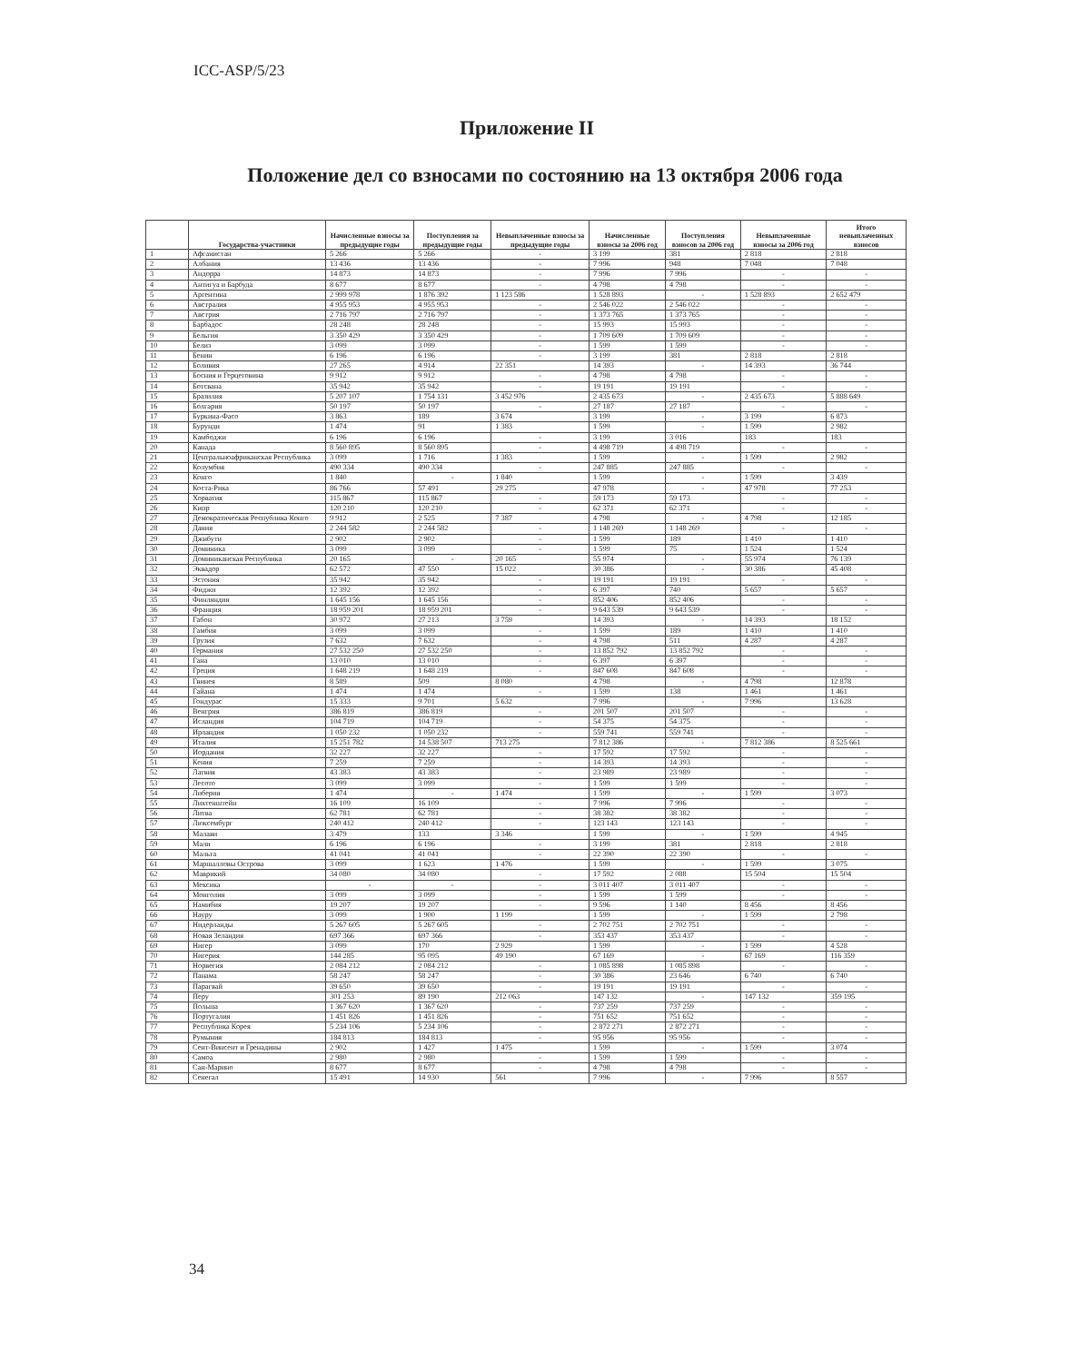ICC-ASP/5/23
Приложение II
Положение дел со взносами по состоянию на 13 октября 2006 года
| | Государства-участники | Начисленные взносы за предыдущие годы | Поступления за предыдущие годы | Невыплаченные взносы за предыдущие годы | Начисленные взносы за 2006 год | Поступления взносов за 2006 год | Невыплаченные взносы за 2006 год | Итого невыплаченных взносов |
| --- | --- | --- | --- | --- | --- | --- | --- | --- |
| 1 | Афганистан | 5 266 | 5 266 | - | 3 199 | 381 | 2 818 | 2 818 |
| 2 | Албания | 13 436 | 13 436 | - | 7 996 | 948 | 7 048 | 7 048 |
| 3 | Андорра | 14 873 | 14 873 | - | 7 996 | 7 996 | - | - |
| 4 | Антигуа и Барбуда | 8 677 | 8 677 | - | 4 798 | 4 798 | - | - |
| 5 | Аргентина | 2 999 978 | 1 876 392 | 1 123 586 | 1 528 893 | - | 1 528 893 | 2 652 479 |
| 6 | Австралия | 4 955 953 | 4 955 953 | - | 2 546 022 | 2 546 022 | - | - |
| 7 | Австрия | 2 716 797 | 2 716 797 | - | 1 373 765 | 1 373 765 | - | - |
| 8 | Барбадос | 28 248 | 28 248 | - | 15 993 | 15 993 | - | - |
| 9 | Бельгия | 3 350 429 | 3 350 429 | - | 1 709 609 | 1 709 609 | - | - |
| 10 | Белиз | 3 099 | 3 099 | - | 1 599 | 1 599 | - | - |
| 11 | Бенин | 6 196 | 6 196 | - | 3 199 | 381 | 2 818 | 2 818 |
| 12 | Боливия | 27 265 | 4 914 | 22 351 | 14 393 | - | 14 393 | 36 744 |
| 13 | Босния и Герцеговина | 9 912 | 9 912 | - | 4 798 | 4 798 | - | - |
| 14 | Ботсвана | 35 942 | 35 942 | - | 19 191 | 19 191 | - | - |
| 15 | Бразилия | 5 207 107 | 1 754 131 | 3 452 976 | 2 435 673 | - | 2 435 673 | 5 888 649 |
| 16 | Болгария | 50 197 | 50 197 | - | 27 187 | 27 187 | - | - |
| 17 | Буркина-Фасо | 3 863 | 189 | 3 674 | 3 199 | - | 3 199 | 6 873 |
| 18 | Бурунди | 1 474 | 91 | 1 383 | 1 599 | - | 1 599 | 2 982 |
| 19 | Камбоджи | 6 196 | 6 196 | - | 3 199 | 3 016 | 183 | 183 |
| 20 | Канада | 8 560 895 | 8 560 895 | - | 4 498 719 | 4 498 719 | - | - |
| 21 | Центральноафриканская Республика | 3 099 | 1 716 | 1 383 | 1 599 | - | 1 599 | 2 982 |
| 22 | Колумбия | 490 334 | 490 334 | - | 247 885 | 247 885 | - | - |
| 23 | Конго | 1 840 | - | 1 840 | 1 599 | - | 1 599 | 3 439 |
| 24 | Коста-Рика | 86 766 | 57 491 | 29 275 | 47 978 | - | 47 978 | 77 253 |
| 25 | Хорватия | 115 867 | 115 867 | - | 59 173 | 59 173 | - | - |
| 26 | Кипр | 120 210 | 120 210 | - | 62 371 | 62 371 | - | - |
| 27 | Демократическая Республика Конго | 9 912 | 2 525 | 7 387 | 4 798 | - | 4 798 | 12 185 |
| 28 | Дания | 2 244 582 | 2 244 582 | - | 1 148 269 | 1 148 269 | - | - |
| 29 | Джибути | 2 902 | 2 902 | - | 1 599 | 189 | 1 410 | 1 410 |
| 30 | Доминика | 3 099 | 3 099 | - | 1 599 | 75 | 1 524 | 1 524 |
| 31 | Доминиканская Республика | 20 165 | - | 20 165 | 55 974 | - | 55 974 | 76 139 |
| 32 | Эквадор | 62 572 | 47 550 | 15 022 | 30 386 | - | 30 386 | 45 408 |
| 33 | Эстония | 35 942 | 35 942 | - | 19 191 | 19 191 | - | - |
| 34 | Фиджи | 12 392 | 12 392 | - | 6 397 | 740 | 5 657 | 5 657 |
| 35 | Финляндия | 1 645 156 | 1 645 156 | - | 852 406 | 852 406 | - | - |
| 36 | Франция | 18 959 201 | 18 959 201 | - | 9 643 539 | 9 643 539 | - | - |
| 37 | Габон | 30 972 | 27 213 | 3 759 | 14 393 | - | 14 393 | 18 152 |
| 38 | Гамбия | 3 099 | 3 099 | - | 1 599 | 189 | 1 410 | 1 410 |
| 39 | Грузия | 7 632 | 7 632 | - | 4 798 | 511 | 4 287 | 4 287 |
| 40 | Германия | 27 532 250 | 27 532 250 | - | 13 852 792 | 13 852 792 | - | - |
| 41 | Гана | 13 010 | 13 010 | - | 6 397 | 6 397 | - | - |
| 42 | Греция | 1 648 219 | 1 648 219 | - | 847 608 | 847 608 | - | - |
| 43 | Гвинея | 8 589 | 509 | 8 080 | 4 798 | - | 4 798 | 12 878 |
| 44 | Гайана | 1 474 | 1 474 | - | 1 599 | 138 | 1 461 | 1 461 |
| 45 | Гондурас | 15 333 | 9 701 | 5 632 | 7 996 | - | 7 996 | 13 628 |
| 46 | Венгрия | 386 819 | 386 819 | - | 201 507 | 201 507 | - | - |
| 47 | Исландия | 104 719 | 104 719 | - | 54 375 | 54 375 | - | - |
| 48 | Ирландия | 1 050 232 | 1 050 232 | - | 559 741 | 559 741 | - | - |
| 49 | Италия | 15 251 782 | 14 538 507 | 713 275 | 7 812 386 | - | 7 812 386 | 8 525 661 |
| 50 | Иордания | 32 227 | 32 227 | - | 17 592 | 17 592 | - | - |
| 51 | Кения | 7 259 | 7 259 | - | 14 393 | 14 393 | - | - |
| 52 | Латвия | 43 383 | 43 383 | - | 23 989 | 23 989 | - | - |
| 53 | Лесото | 3 099 | 3 099 | - | 1 599 | 1 599 | - | - |
| 54 | Либерия | 1 474 | - | 1 474 | 1 599 | - | 1 599 | 3 073 |
| 55 | Лихтенштейн | 16 109 | 16 109 | - | 7 996 | 7 996 | - | - |
| 56 | Литва | 62 781 | 62 781 | - | 38 382 | 38 382 | - | - |
| 57 | Люксембург | 240 412 | 240 412 | - | 123 143 | 123 143 | - | - |
| 58 | Малави | 3 479 | 133 | 3 346 | 1 599 | - | 1 599 | 4 945 |
| 59 | Мали | 6 196 | 6 196 | - | 3 199 | 381 | 2 818 | 2 818 |
| 60 | Мальта | 41 041 | 41 041 | - | 22 390 | 22 390 | - | - |
| 61 | Маршалловы Острова | 3 099 | 1 623 | 1 476 | 1 599 | - | 1 599 | 3 075 |
| 62 | Маврикий | 34 080 | 34 080 | - | 17 592 | 2 088 | 15 504 | 15 504 |
| 63 | Мексика | - | - | - | 3 011 407 | 3 011 407 | - | - |
| 64 | Монголия | 3 099 | 3 099 | - | 1 599 | 1 599 | - | - |
| 65 | Намибия | 19 207 | 19 207 | - | 9 596 | 1 140 | 8 456 | 8 456 |
| 66 | Науру | 3 099 | 1 900 | 1 199 | 1 599 | - | 1 599 | 2 798 |
| 67 | Нидерланды | 5 267 605 | 5 267 605 | - | 2 702 751 | 2 702 751 | - | - |
| 68 | Новая Зеландия | 697 366 | 697 366 | - | 353 437 | 353 437 | - | - |
| 69 | Нигер | 3 099 | 170 | 2 929 | 1 599 | - | 1 599 | 4 528 |
| 70 | Нигерия | 144 285 | 95 095 | 49 190 | 67 169 | - | 67 169 | 116 359 |
| 71 | Норвегия | 2 084 212 | 2 084 212 | - | 1 085 898 | 1 085 898 | - | - |
| 72 | Панама | 58 247 | 58 247 | - | 30 386 | 23 646 | 6 740 | 6 740 |
| 73 | Парагвай | 39 650 | 39 650 | - | 19 191 | 19 191 | - | - |
| 74 | Перу | 301 253 | 89 190 | 212 063 | 147 132 | - | 147 132 | 359 195 |
| 75 | Польша | 1 367 620 | 1 367 620 | - | 737 259 | 737 259 | - | - |
| 76 | Португалия | 1 451 826 | 1 451 826 | - | 751 652 | 751 652 | - | - |
| 77 | Республика Корея | 5 234 106 | 5 234 106 | - | 2 872 271 | 2 872 271 | - | - |
| 78 | Румыния | 184 813 | 184 813 | - | 95 956 | 95 956 | - | - |
| 79 | Сент-Винсент и Гренадины | 2 902 | 1 427 | 1 475 | 1 599 | - | 1 599 | 3 074 |
| 80 | Самоа | 2 980 | 2 980 | - | 1 599 | 1 599 | - | - |
| 81 | Сан-Марино | 8 677 | 8 677 | - | 4 798 | 4 798 | - | - |
| 82 | Сенегал | 15 491 | 14 930 | 561 | 7 996 | - | 7 996 | 8 557 |
34